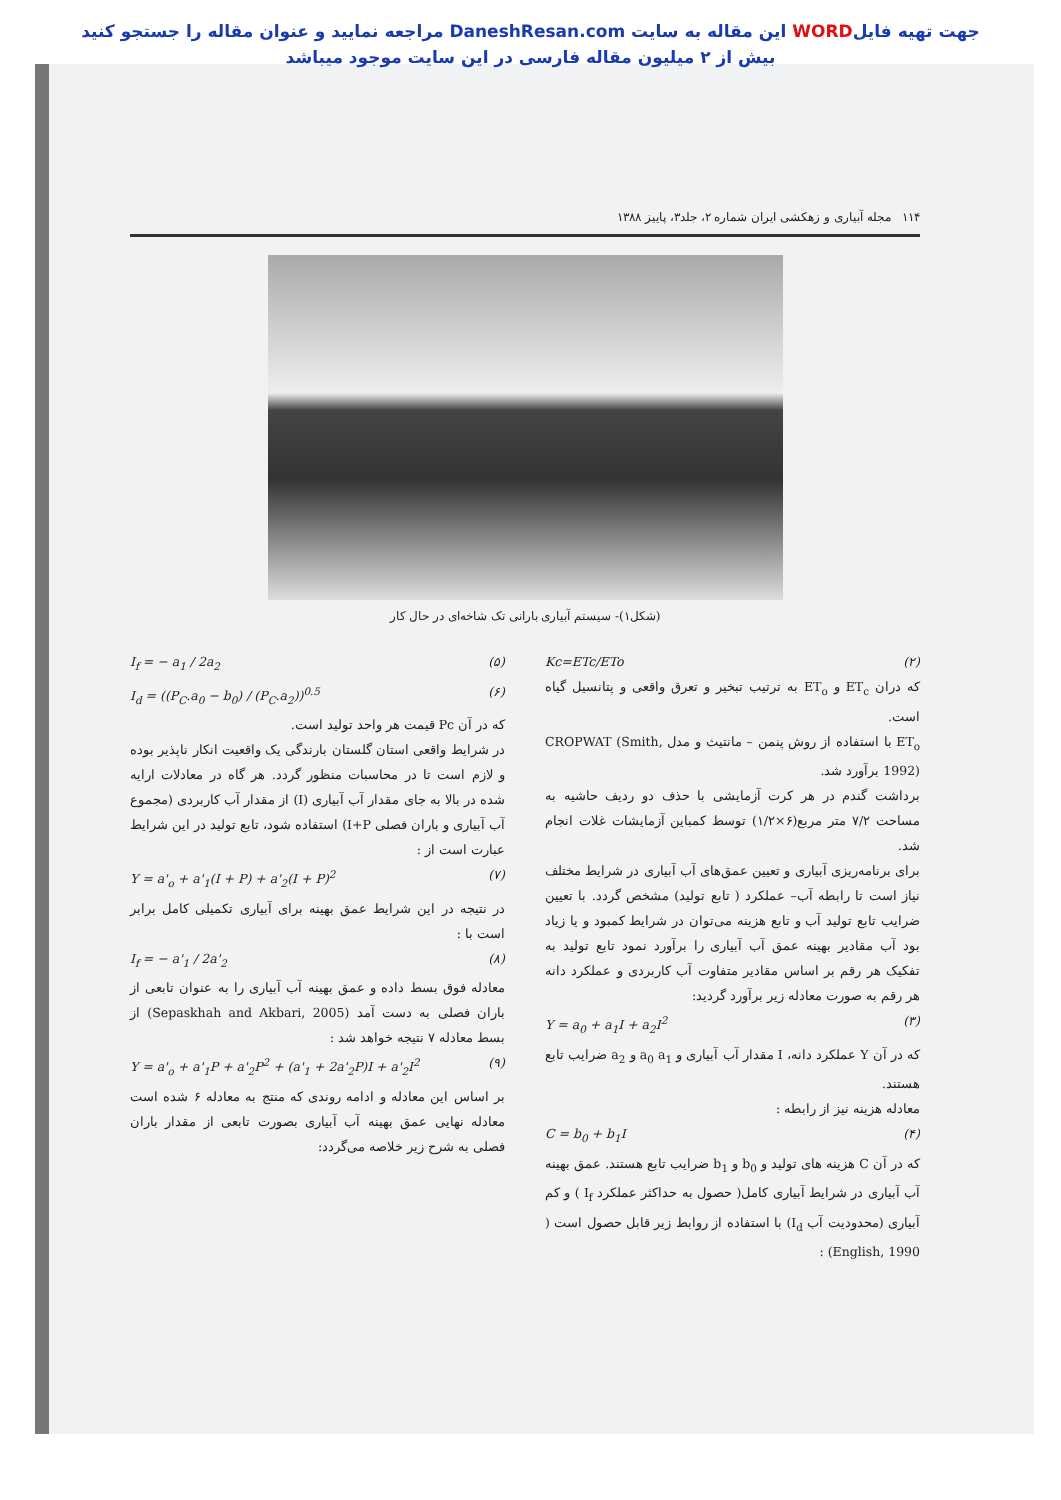جهت تهیه فایلWORD این مقاله به سایت DaneshResan.com مراجعه نمایید و عنوان مقاله را جستجو کنید
بیش از ۲ میلیون مقاله فارسی در این سایت موجود میباشد
۱۱۴ مجله آبیاری و زهکشی ایران شماره ۲، جلد۳، پاییز ۱۳۸۸
(شکل۱)- سیستم آبیاری بارانی تک شاخه‌ای در حال کار
Kc=ETc/ETo (۲)
که دران ET<sub>c</sub> و ET<sub>o</sub> به ترتیب تبخیر و تعرق واقعی و پتانسیل گیاه است.
ET<sub>o</sub> با استفاده از روش پنمن – مانتیث و مدل CROPWAT (Smith, 1992) برآورد شد.
برداشت گندم در هر کرت آزمایشی با حذف دو ردیف حاشیه به مساحت ۷/۲ متر مربع(۶×۱/۲) توسط کمباین آزمایشات غلات انجام شد.
برای برنامه‌ریزی آبیاری و تعیین عمق‌های آب آبیاری در شرایط مختلف نیاز است تا رابطه آب– عملکرد ( تابع تولید) مشخص گردد. با تعیین ضرایب تابع تولید آب و تابع هزینه می‌توان در شرایط کمبود و یا زیاد بود آب مقادیر بهینه عمق آب آبیاری را برآورد نمود تابع تولید به تفکیک هر رقم بر اساس مقادیر متفاوت آب کاربردی و عملکرد دانه هر رقم به صورت معادله زیر برآورد گردید:
Y = a<sub>0</sub> + a<sub>1</sub>I + a<sub>2</sub>I<sup>2</sup> (۳)
که در آن Y عملکرد دانه، I مقدار آب آبیاری و a<sub>0</sub> a<sub>1</sub> و a<sub>2</sub> ضرایب تابع هستند.
معادله هزینه نیز از رابطه :
C = b<sub>0</sub> + b<sub>1</sub>I (۴)
که در آن C هزینه های تولید و b<sub>0</sub> و b<sub>1</sub> ضرایب تابع هستند. عمق بهینه آب آبیاری در شرایط آبیاری کامل( حصول به حداکثر عملکرد I<sub>f</sub> ) و کم آبیاری (محدودیت آب I<sub>d</sub>) با استفاده از روابط زیر قابل حصول است ( English, 1990) :
I<sub>f</sub> = − a<sub>1</sub> / 2a<sub>2</sub> (۵)
I<sub>d</sub> = ((P<sub>C</sub>.a<sub>0</sub> − b<sub>0</sub>) / (P<sub>C</sub>.a<sub>2</sub>))<sup>0.5</sup> (۶)
که در آن Pc قیمت هر واحد تولید است.
در شرایط واقعی استان گلستان بارندگی یک واقعیت انکار ناپذیر بوده و لازم است تا در محاسبات منظور گردد. هر گاه در معادلات ارایه شده در بالا به جای مقدار آب آبیاری (I) از مقدار آب کاربردی (مجموع آب آبیاری و باران فصلی I+P) استفاده شود، تابع تولید در این شرایط عبارت است از :
Y = a'<sub>o</sub> + a'<sub>1</sub>(I + P) + a'<sub>2</sub>(I + P)<sup>2</sup> (۷)
در نتیجه در این شرایط عمق بهینه برای آبیاری تکمیلی کامل برابر است با :
I<sub>f</sub> = − a'<sub>1</sub> / 2a'<sub>2</sub> (۸)
معادله فوق بسط داده و عمق بهینه آب آبیاری را به عنوان تابعی از باران فصلی به دست آمد (Sepaskhah and Akbari, 2005) از بسط معادله ۷ نتیجه خواهد شد :
Y = a'<sub>o</sub> + a'<sub>1</sub>P + a'<sub>2</sub>P<sup>2</sup> + (a'<sub>1</sub> + 2a'<sub>2</sub>P)I + a'<sub>2</sub>I<sup>2</sup> (۹)
بر اساس این معادله و ادامه روندی که منتج به معادله ۶ شده است معادله نهایی عمق بهینه آب آبیاری بصورت تابعی از مقدار باران فصلی به شرح زیر خلاصه می‌گردد: